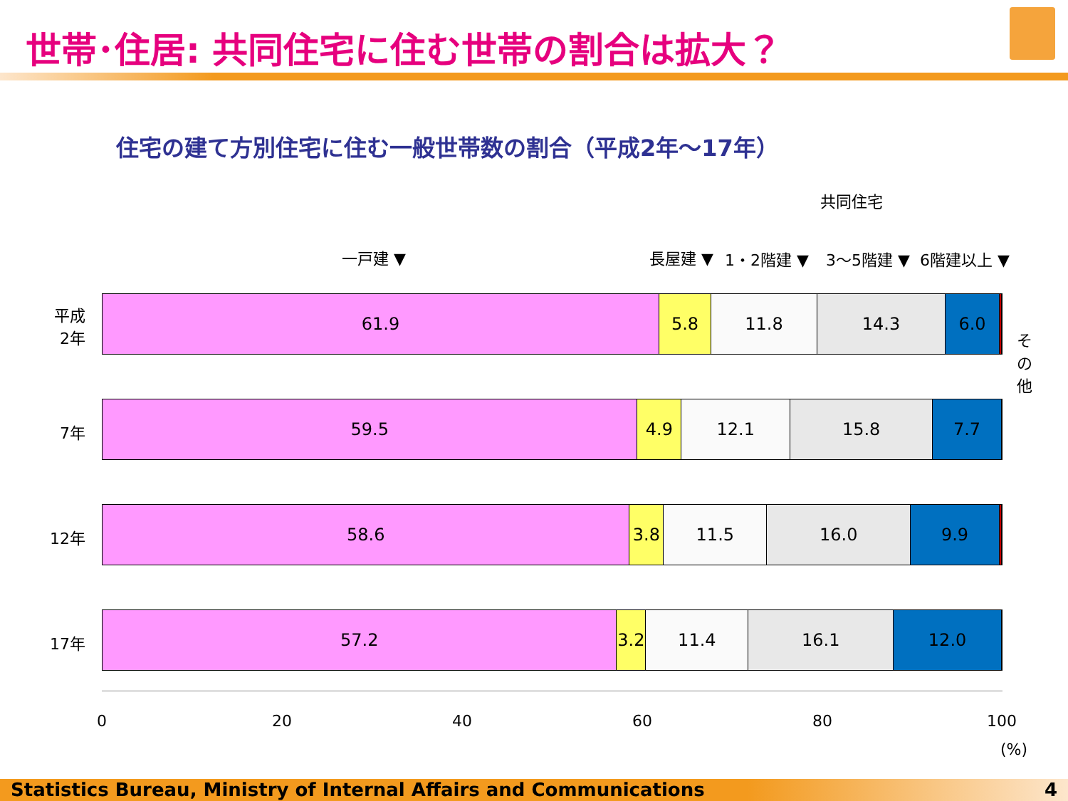世帯･住居: 共同住宅に住む世帯の割合は拡大？
住宅の建て方別住宅に住む一般世帯数の割合（平成2年～17年）
共同住宅
一戸建 ▼ 長屋建 ▼ 1・2階建 ▼ 3～5階建 ▼ 6階建以上 ▼
そ の 他
平成 2年
61.9 5.8 11.8 14.3 6.0
7年
59.5 4.9 12.1 15.8 7.7
12年
58.6 3.8 11.5 16.0 9.9
17年
57.2 3.2
11.4 16.1 12.0
0 20 40 60 80 100
(%)
Statistics Bureau, Ministry of Internal Affairs and Communications 4